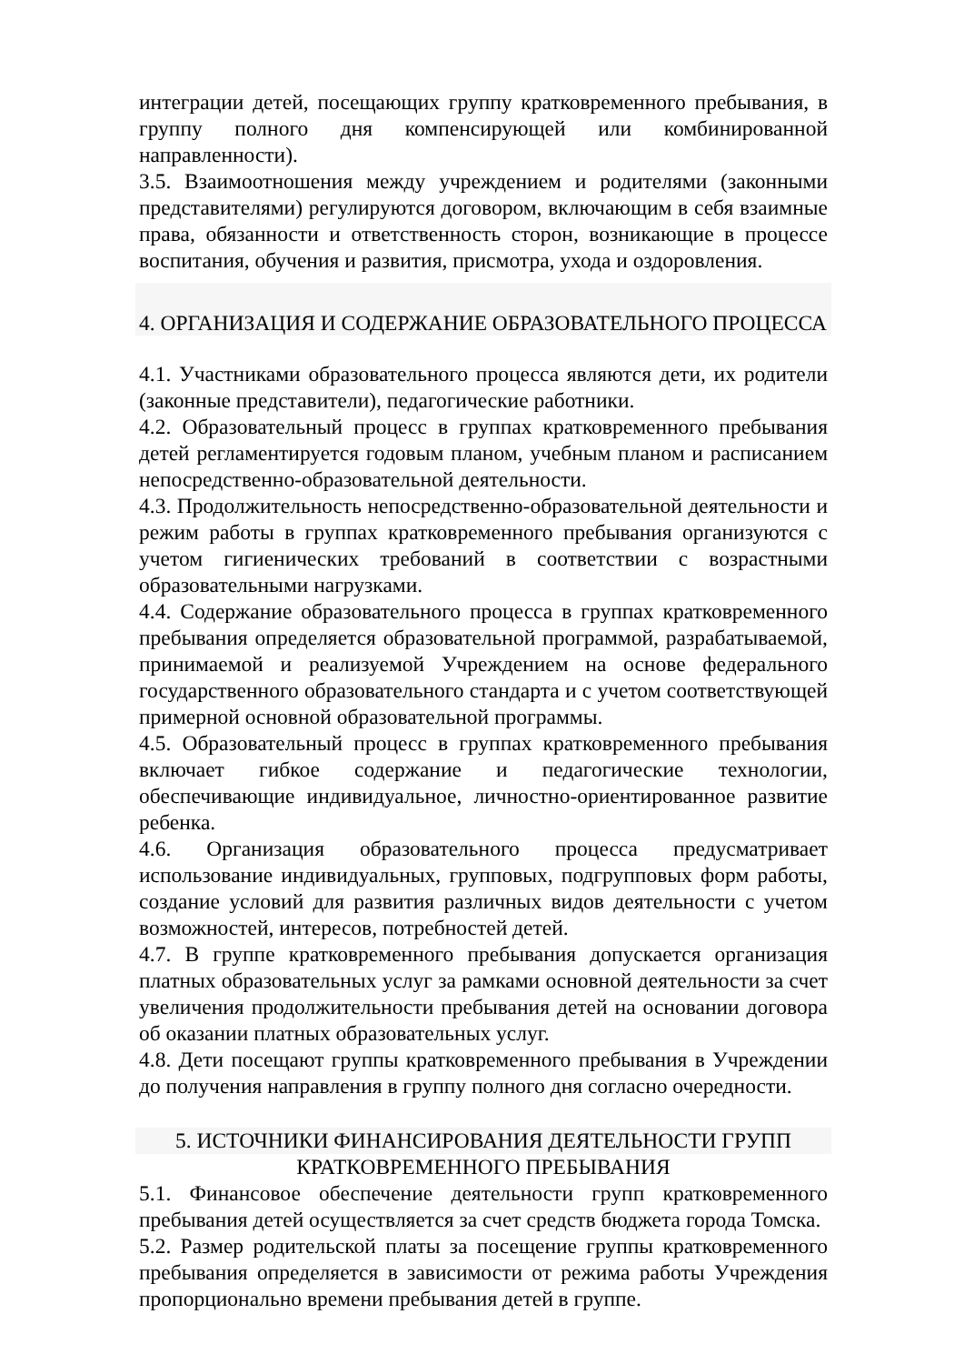интеграции детей, посещающих группу кратковременного пребывания, в группу полного дня компенсирующей или комбинированной направленности).
3.5. Взаимоотношения между учреждением и родителями (законными представителями) регулируются договором, включающим в себя взаимные права, обязанности и ответственность сторон, возникающие в процессе воспитания, обучения и развития, присмотра, ухода и оздоровления.
4. ОРГАНИЗАЦИЯ И СОДЕРЖАНИЕ ОБРАЗОВАТЕЛЬНОГО ПРОЦЕССА
4.1. Участниками образовательного процесса являются дети, их родители (законные представители), педагогические работники.
4.2. Образовательный процесс в группах кратковременного пребывания детей регламентируется годовым планом, учебным планом и расписанием непосредственно-образовательной деятельности.
4.3. Продолжительность непосредственно-образовательной деятельности и режим работы в группах кратковременного пребывания организуются с учетом гигиенических требований в соответствии с возрастными образовательными нагрузками.
4.4. Содержание образовательного процесса в группах кратковременного пребывания определяется образовательной программой, разрабатываемой, принимаемой и реализуемой Учреждением на основе федерального государственного образовательного стандарта и с учетом соответствующей примерной основной образовательной программы.
4.5. Образовательный процесс в группах кратковременного пребывания включает гибкое содержание и педагогические технологии, обеспечивающие индивидуальное, личностно-ориентированное развитие ребенка.
4.6. Организация образовательного процесса предусматривает использование индивидуальных, групповых, подгрупповых форм работы, создание условий для развития различных видов деятельности с учетом возможностей, интересов, потребностей детей.
4.7. В группе кратковременного пребывания допускается организация платных образовательных услуг за рамками основной деятельности за счет увеличения продолжительности пребывания детей на основании договора об оказании платных образовательных услуг.
4.8. Дети посещают группы кратковременного пребывания в Учреждении до получения направления в группу полного дня согласно очередности.
5. ИСТОЧНИКИ ФИНАНСИРОВАНИЯ ДЕЯТЕЛЬНОСТИ ГРУПП
КРАТКОВРЕМЕННОГО ПРЕБЫВАНИЯ
5.1. Финансовое обеспечение деятельности групп кратковременного пребывания детей осуществляется за счет средств бюджета города Томска.
5.2. Размер родительской платы за посещение группы кратковременного пребывания определяется в зависимости от режима работы Учреждения пропорционально времени пребывания детей в группе.